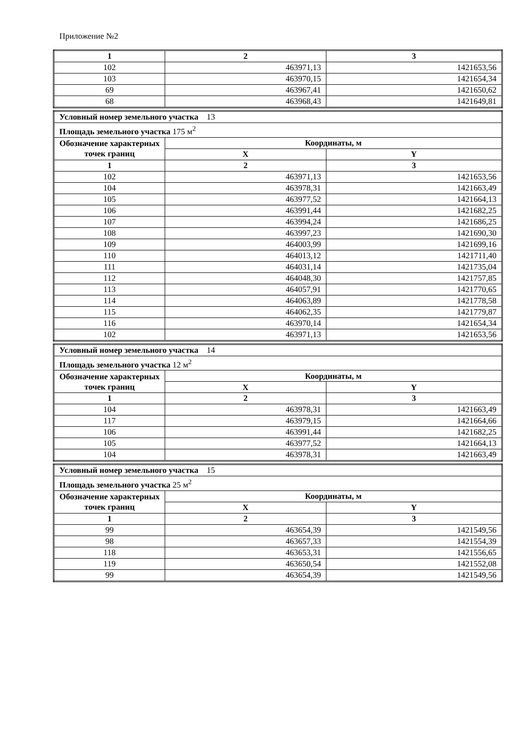Приложение №2
| 1 | 2 | 3 |
| --- | --- | --- |
| 102 | 463971,13 | 1421653,56 |
| 103 | 463970,15 | 1421654,34 |
| 69 | 463967,41 | 1421650,62 |
| 68 | 463968,43 | 1421649,81 |
| Условный номер земельного участка 13 | | |
| Площадь земельного участка 175 м<sup>2</sup> | | |
| Обозначение характерных точек границ | Координаты, м | |
| | X | Y |
| 1 | 2 | 3 |
| 102 | 463971,13 | 1421653,56 |
| 104 | 463978,31 | 1421663,49 |
| 105 | 463977,52 | 1421664,13 |
| 106 | 463991,44 | 1421682,25 |
| 107 | 463994,24 | 1421686,25 |
| 108 | 463997,23 | 1421690,30 |
| 109 | 464003,99 | 1421699,16 |
| 110 | 464013,12 | 1421711,40 |
| 111 | 464031,14 | 1421735,04 |
| 112 | 464048,30 | 1421757,85 |
| 113 | 464057,91 | 1421770,65 |
| 114 | 464063,89 | 1421778,58 |
| 115 | 464062,35 | 1421779,87 |
| 116 | 463970,14 | 1421654,34 |
| 102 | 463971,13 | 1421653,56 |
| Условный номер земельного участка 14 | | |
| Площадь земельного участка 12 м<sup>2</sup> | | |
| Обозначение характерных точек границ | Координаты, м | |
| | X | Y |
| 1 | 2 | 3 |
| 104 | 463978,31 | 1421663,49 |
| 117 | 463979,15 | 1421664,66 |
| 106 | 463991,44 | 1421682,25 |
| 105 | 463977,52 | 1421664,13 |
| 104 | 463978,31 | 1421663,49 |
| Условный номер земельного участка 15 | | |
| Площадь земельного участка 25 м<sup>2</sup> | | |
| Обозначение характерных точек границ | Координаты, м | |
| | X | Y |
| 1 | 2 | 3 |
| 99 | 463654,39 | 1421549,56 |
| 98 | 463657,33 | 1421554,39 |
| 118 | 463653,31 | 1421556,65 |
| 119 | 463650,54 | 1421552,08 |
| 99 | 463654,39 | 1421549,56 |